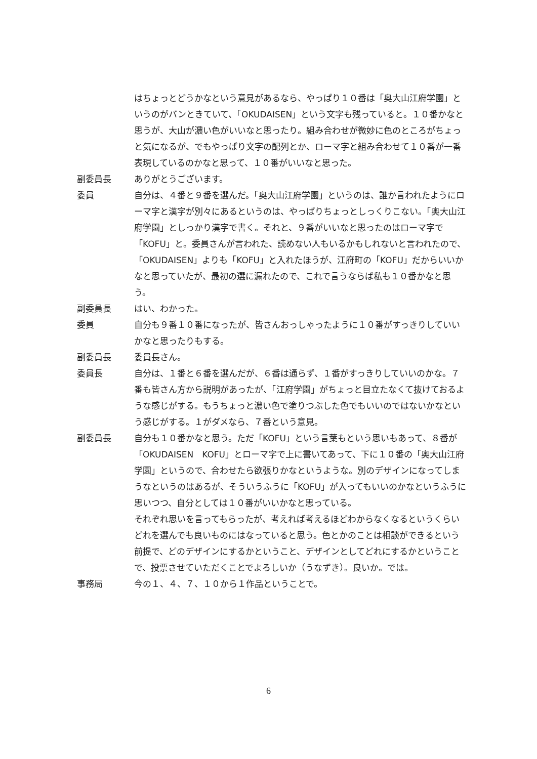はちょっとどうかなという意見があるなら、やっぱり１０番は「奥大山江府学園」というのがバンときていて、「OKUDAISEN」という文字も残っていると。１０番かなと思うが、大山が濃い色がいいなと思ったり。組み合わせが微妙に色のところがちょっと気になるが、でもやっぱり文字の配列とか、ローマ字と組み合わせて１０番が一番表現しているのかなと思って、１０番がいいなと思った。
副委員長 ありがとうございます。
委員 自分は、４番と９番を選んだ。「奥大山江府学園」というのは、誰か言われたようにローマ字と漢字が別々にあるというのは、やっぱりちょっとしっくりこない。「奥大山江府学園」としっかり漢字で書く。それと、９番がいいなと思ったのはローマ字で「KOFU」と。委員さんが言われた、読めない人もいるかもしれないと言われたので、「OKUDAISEN」よりも「KOFU」と入れたほうが、江府町の「KOFU」だからいいかなと思っていたが、最初の選に漏れたので、これで言うならば私も１０番かなと思う。
副委員長 はい、わかった。
委員 自分も９番１０番になったが、皆さんおっしゃったように１０番がすっきりしていいかなと思ったりもする。
副委員長 委員長さん。
委員長 自分は、１番と６番を選んだが、６番は通らず、１番がすっきりしていいのかな。７番も皆さん方から説明があったが、「江府学園」がちょっと目立たなくて抜けておるような感じがする。もうちょっと濃い色で塗りつぶした色でもいいのではないかなという感じがする。１がダメなら、７番という意見。
副委員長 自分も１０番かなと思う。ただ「KOFU」という言葉もという思いもあって、８番が「OKUDAISEN　KOFU」とローマ字で上に書いてあって、下に１０番の「奥大山江府学園」というので、合わせたら欲張りかなというような。別のデザインになってしまうなというのはあるが、そういうふうに「KOFU」が入ってもいいのかなというふうに思いつつ、自分としては１０番がいいかなと思っている。
それぞれ思いを言ってもらったが、考えれば考えるほどわからなくなるというくらいどれを選んでも良いものにはなっていると思う。色とかのことは相談ができるという前提で、どのデザインにするかということ、デザインとしてどれにするかということで、投票させていただくことでよろしいか（うなずき）。良いか。では。
事務局 今の１、４、７、１０から１作品ということで。
6